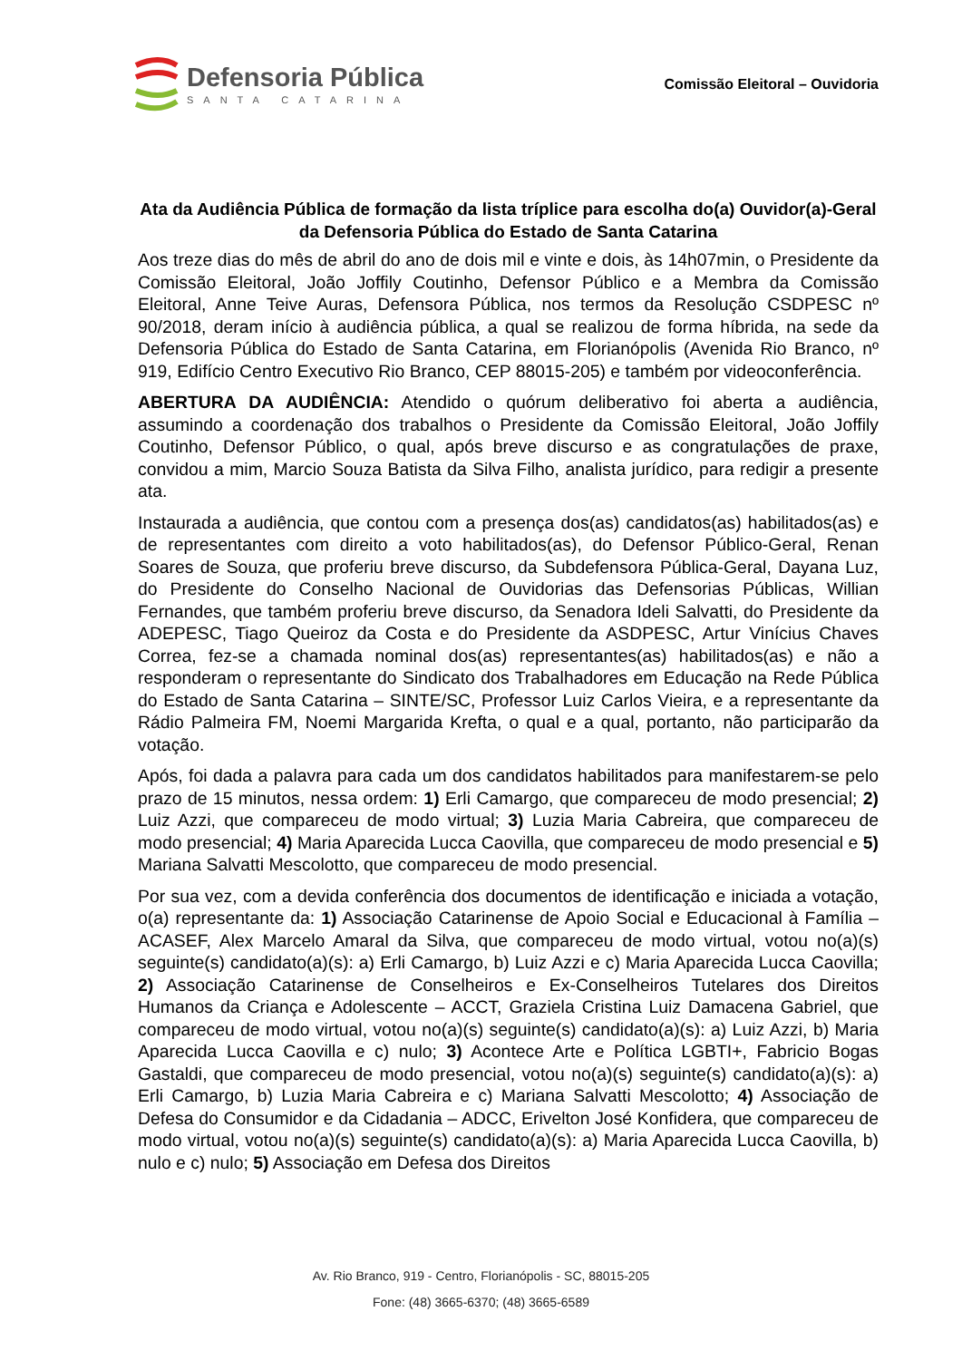Defensoria Pública
SANTA CATARINA
Comissão Eleitoral – Ouvidoria
Ata da Audiência Pública de formação da lista tríplice para escolha do(a) Ouvidor(a)-Geral da Defensoria Pública do Estado de Santa Catarina
Aos treze dias do mês de abril do ano de dois mil e vinte e dois, às 14h07min, o Presidente da Comissão Eleitoral, João Joffily Coutinho, Defensor Público e a Membra da Comissão Eleitoral, Anne Teive Auras, Defensora Pública, nos termos da Resolução CSDPESC nº 90/2018, deram início à audiência pública, a qual se realizou de forma híbrida, na sede da Defensoria Pública do Estado de Santa Catarina, em Florianópolis (Avenida Rio Branco, nº 919, Edifício Centro Executivo Rio Branco, CEP 88015-205) e também por videoconferência.
ABERTURA DA AUDIÊNCIA: Atendido o quórum deliberativo foi aberta a audiência, assumindo a coordenação dos trabalhos o Presidente da Comissão Eleitoral, João Joffily Coutinho, Defensor Público, o qual, após breve discurso e as congratulações de praxe, convidou a mim, Marcio Souza Batista da Silva Filho, analista jurídico, para redigir a presente ata.
Instaurada a audiência, que contou com a presença dos(as) candidatos(as) habilitados(as) e de representantes com direito a voto habilitados(as), do Defensor Público-Geral, Renan Soares de Souza, que proferiu breve discurso, da Subdefensora Pública-Geral, Dayana Luz, do Presidente do Conselho Nacional de Ouvidorias das Defensorias Públicas, Willian Fernandes, que também proferiu breve discurso, da Senadora Ideli Salvatti, do Presidente da ADEPESC, Tiago Queiroz da Costa e do Presidente da ASDPESC, Artur Vinícius Chaves Correa, fez-se a chamada nominal dos(as) representantes(as) habilitados(as) e não a responderam o representante do Sindicato dos Trabalhadores em Educação na Rede Pública do Estado de Santa Catarina – SINTE/SC, Professor Luiz Carlos Vieira, e a representante da Rádio Palmeira FM, Noemi Margarida Krefta, o qual e a qual, portanto, não participarão da votação.
Após, foi dada a palavra para cada um dos candidatos habilitados para manifestarem-se pelo prazo de 15 minutos, nessa ordem: 1) Erli Camargo, que compareceu de modo presencial; 2) Luiz Azzi, que compareceu de modo virtual; 3) Luzia Maria Cabreira, que compareceu de modo presencial; 4) Maria Aparecida Lucca Caovilla, que compareceu de modo presencial e 5) Mariana Salvatti Mescolotto, que compareceu de modo presencial.
Por sua vez, com a devida conferência dos documentos de identificação e iniciada a votação, o(a) representante da: 1) Associação Catarinense de Apoio Social e Educacional à Família – ACASEF, Alex Marcelo Amaral da Silva, que compareceu de modo virtual, votou no(a)(s) seguinte(s) candidato(a)(s): a) Erli Camargo, b) Luiz Azzi e c) Maria Aparecida Lucca Caovilla; 2) Associação Catarinense de Conselheiros e Ex-Conselheiros Tutelares dos Direitos Humanos da Criança e Adolescente – ACCT, Graziela Cristina Luiz Damacena Gabriel, que compareceu de modo virtual, votou no(a)(s) seguinte(s) candidato(a)(s): a) Luiz Azzi, b) Maria Aparecida Lucca Caovilla e c) nulo; 3) Acontece Arte e Política LGBTI+, Fabricio Bogas Gastaldi, que compareceu de modo presencial, votou no(a)(s) seguinte(s) candidato(a)(s): a) Erli Camargo, b) Luzia Maria Cabreira e c) Mariana Salvatti Mescolotto; 4) Associação de Defesa do Consumidor e da Cidadania – ADCC, Erivelton José Konfidera, que compareceu de modo virtual, votou no(a)(s) seguinte(s) candidato(a)(s): a) Maria Aparecida Lucca Caovilla, b) nulo e c) nulo; 5) Associação em Defesa dos Direitos
Av. Rio Branco, 919 - Centro, Florianópolis - SC, 88015-205
Fone: (48) 3665-6370; (48) 3665-6589